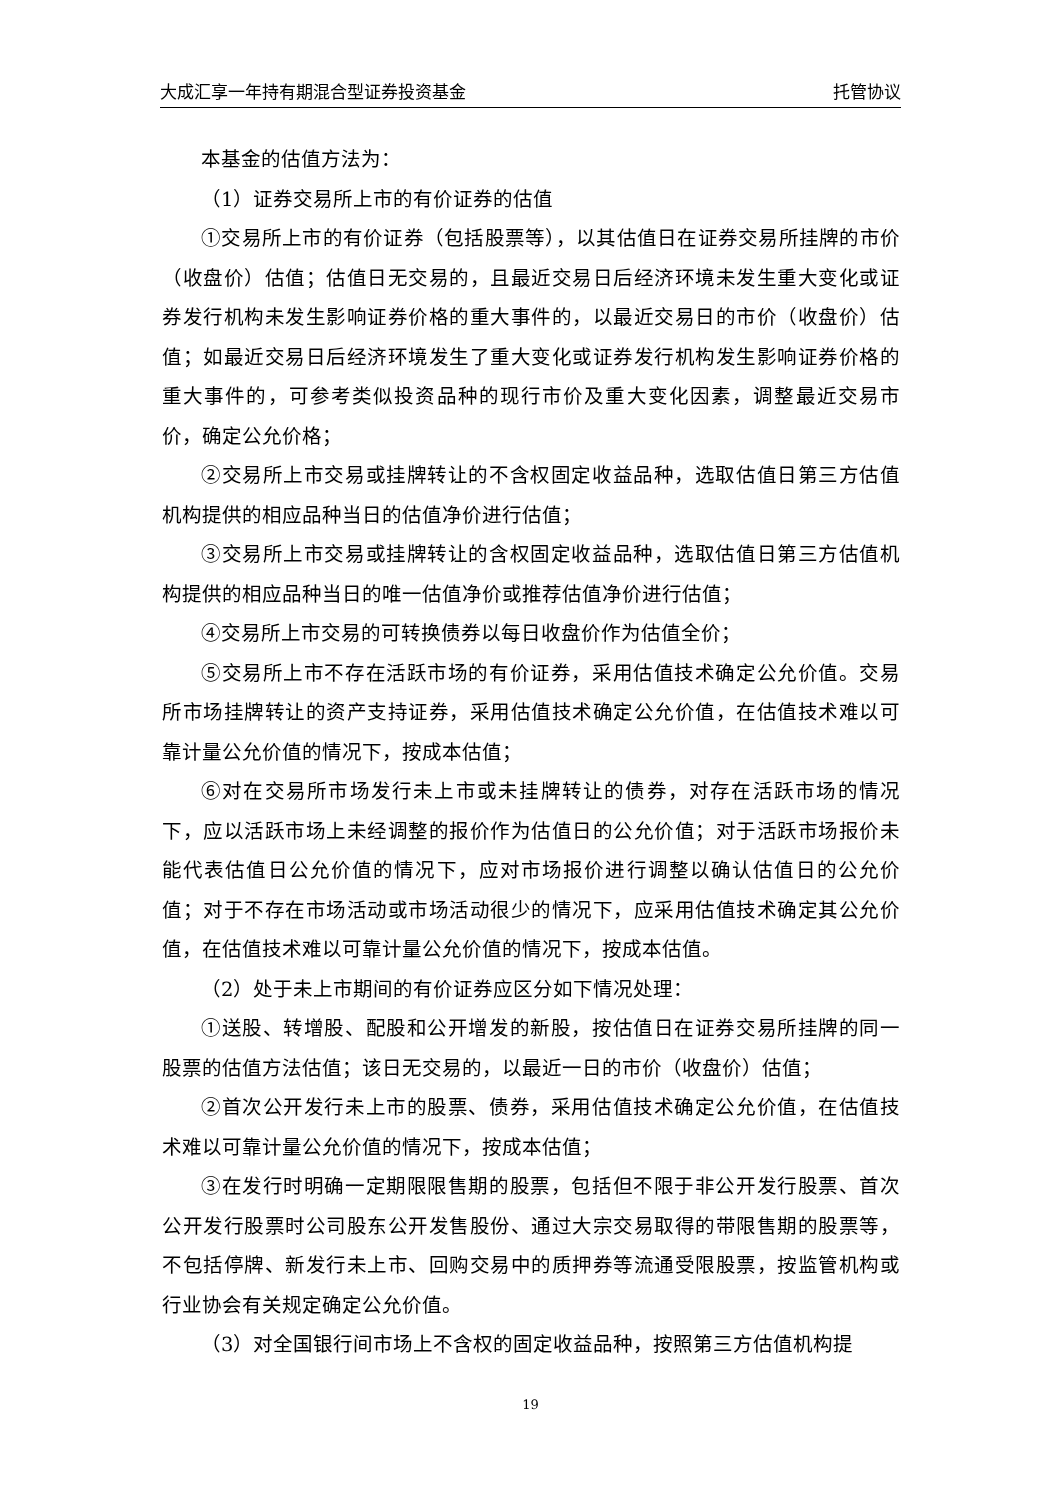大成汇享一年持有期混合型证券投资基金 托管协议
本基金的估值方法为：
（1）证券交易所上市的有价证券的估值
①交易所上市的有价证券（包括股票等），以其估值日在证券交易所挂牌的市价（收盘价）估值；估值日无交易的，且最近交易日后经济环境未发生重大变化或证券发行机构未发生影响证券价格的重大事件的，以最近交易日的市价（收盘价）估值；如最近交易日后经济环境发生了重大变化或证券发行机构发生影响证券价格的重大事件的，可参考类似投资品种的现行市价及重大变化因素，调整最近交易市价，确定公允价格；
②交易所上市交易或挂牌转让的不含权固定收益品种，选取估值日第三方估值机构提供的相应品种当日的估值净价进行估值；
③交易所上市交易或挂牌转让的含权固定收益品种，选取估值日第三方估值机构提供的相应品种当日的唯一估值净价或推荐估值净价进行估值；
④交易所上市交易的可转换债券以每日收盘价作为估值全价；
⑤交易所上市不存在活跃市场的有价证券，采用估值技术确定公允价值。交易所市场挂牌转让的资产支持证券，采用估值技术确定公允价值，在估值技术难以可靠计量公允价值的情况下，按成本估值；
⑥对在交易所市场发行未上市或未挂牌转让的债券，对存在活跃市场的情况下，应以活跃市场上未经调整的报价作为估值日的公允价值；对于活跃市场报价未能代表估值日公允价值的情况下，应对市场报价进行调整以确认估值日的公允价值；对于不存在市场活动或市场活动很少的情况下，应采用估值技术确定其公允价值，在估值技术难以可靠计量公允价值的情况下，按成本估值。
（2）处于未上市期间的有价证券应区分如下情况处理：
①送股、转增股、配股和公开增发的新股，按估值日在证券交易所挂牌的同一股票的估值方法估值；该日无交易的，以最近一日的市价（收盘价）估值；
②首次公开发行未上市的股票、债券，采用估值技术确定公允价值，在估值技术难以可靠计量公允价值的情况下，按成本估值；
③在发行时明确一定期限限售期的股票，包括但不限于非公开发行股票、首次公开发行股票时公司股东公开发售股份、通过大宗交易取得的带限售期的股票等，不包括停牌、新发行未上市、回购交易中的质押券等流通受限股票，按监管机构或行业协会有关规定确定公允价值。
（3）对全国银行间市场上不含权的固定收益品种，按照第三方估值机构提
19